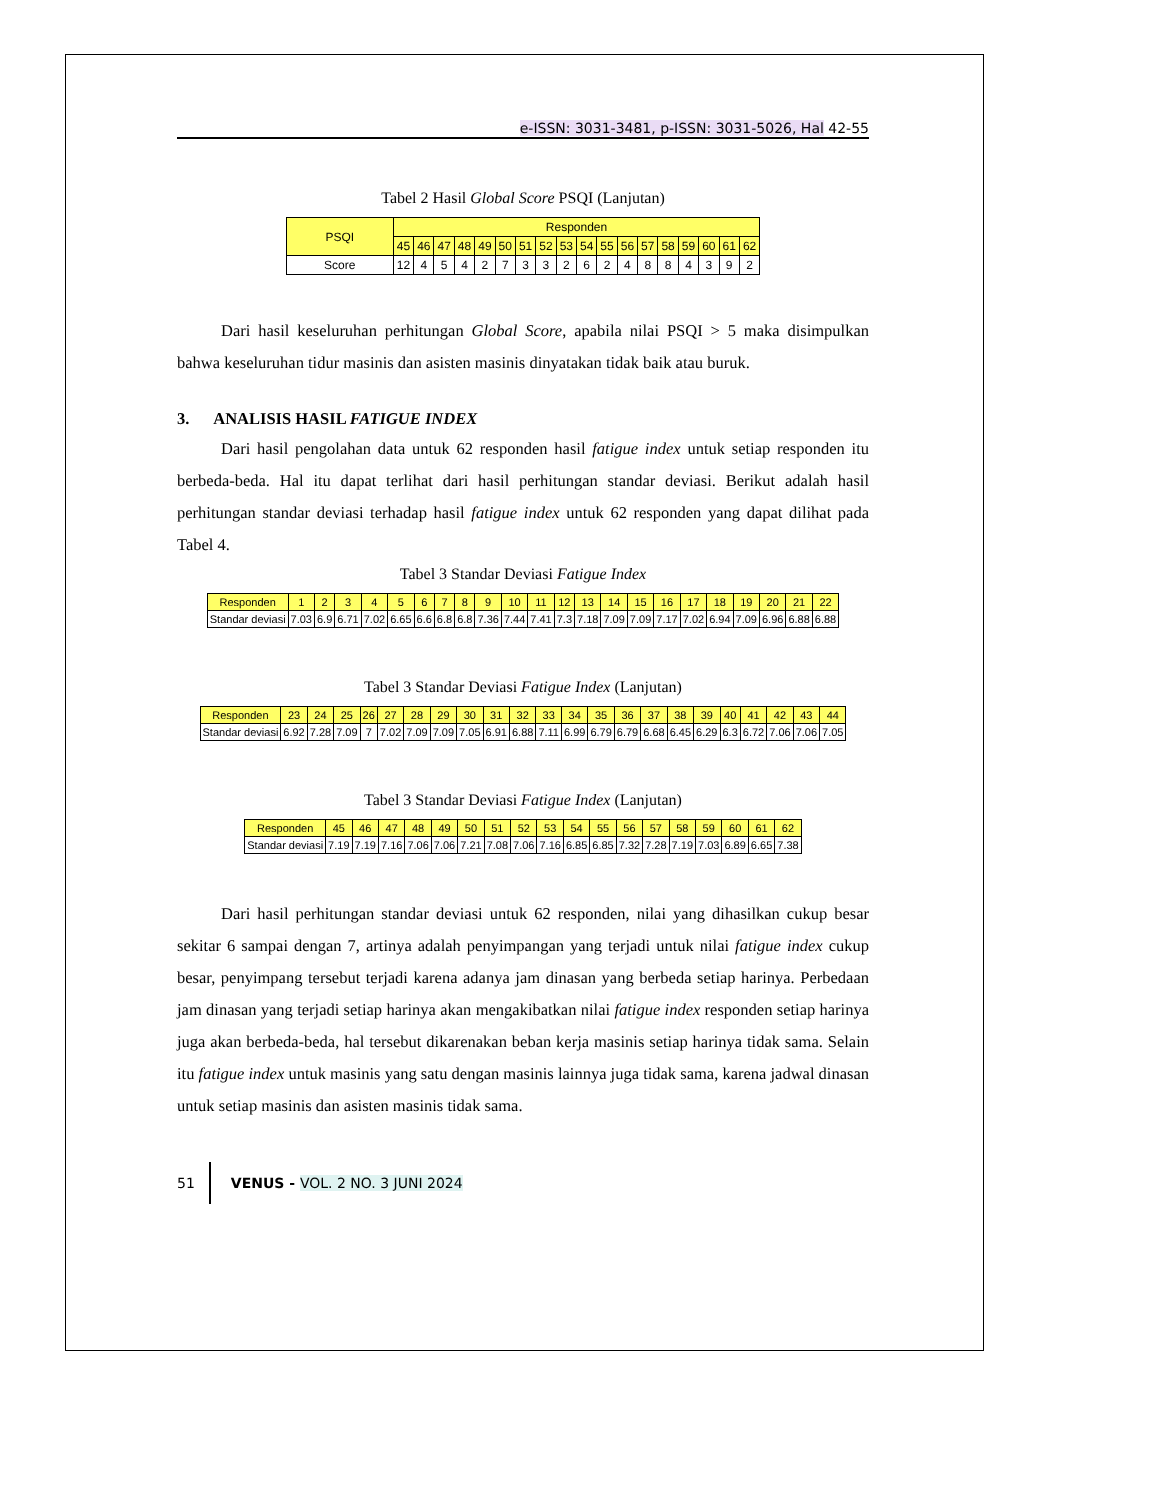e-ISSN: 3031-3481, p-ISSN: 3031-5026, Hal 42-55
Tabel 2 Hasil Global Score PSQI (Lanjutan)
| PSQI | Responden | | | | | | | | | | | | | | | | | |
| --- | --- | --- | --- | --- | --- | --- | --- | --- | --- | --- | --- | --- | --- | --- | --- | --- | --- | --- |
| | 45 | 46 | 47 | 48 | 49 | 50 | 51 | 52 | 53 | 54 | 55 | 56 | 57 | 58 | 59 | 60 | 61 | 62 |
| Score | 12 | 4 | 5 | 4 | 2 | 7 | 3 | 3 | 2 | 6 | 2 | 4 | 8 | 8 | 4 | 3 | 9 | 2 |
Dari hasil keseluruhan perhitungan Global Score, apabila nilai PSQI > 5 maka disimpulkan bahwa keseluruhan tidur masinis dan asisten masinis dinyatakan tidak baik atau buruk.
3. ANALISIS HASIL FATIGUE INDEX
Dari hasil pengolahan data untuk 62 responden hasil fatigue index untuk setiap responden itu berbeda-beda. Hal itu dapat terlihat dari hasil perhitungan standar deviasi. Berikut adalah hasil perhitungan standar deviasi terhadap hasil fatigue index untuk 62 responden yang dapat dilihat pada Tabel 4.
Tabel 3 Standar Deviasi Fatigue Index
| Responden | 1 | 2 | 3 | 4 | 5 | 6 | 7 | 8 | 9 | 10 | 11 | 12 | 13 | 14 | 15 | 16 | 17 | 18 | 19 | 20 | 21 | 22 |
| --- | --- | --- | --- | --- | --- | --- | --- | --- | --- | --- | --- | --- | --- | --- | --- | --- | --- | --- | --- | --- | --- | --- |
| Standar deviasi | 7.03 | 6.9 | 6.71 | 7.02 | 6.65 | 6.6 | 6.8 | 6.8 | 7.36 | 7.44 | 7.41 | 7.3 | 7.18 | 7.09 | 7.09 | 7.17 | 7.02 | 6.94 | 7.09 | 6.96 | 6.88 | 6.88 |
Tabel 3 Standar Deviasi Fatigue Index (Lanjutan)
| Responden | 23 | 24 | 25 | 26 | 27 | 28 | 29 | 30 | 31 | 32 | 33 | 34 | 35 | 36 | 37 | 38 | 39 | 40 | 41 | 42 | 43 | 44 |
| --- | --- | --- | --- | --- | --- | --- | --- | --- | --- | --- | --- | --- | --- | --- | --- | --- | --- | --- | --- | --- | --- | --- |
| Standar deviasi | 6.92 | 7.28 | 7.09 | 7 | 7.02 | 7.09 | 7.09 | 7.05 | 6.91 | 6.88 | 7.11 | 6.99 | 6.79 | 6.79 | 6.68 | 6.45 | 6.29 | 6.3 | 6.72 | 7.06 | 7.06 | 7.05 |
Tabel 3 Standar Deviasi Fatigue Index (Lanjutan)
| Responden | 45 | 46 | 47 | 48 | 49 | 50 | 51 | 52 | 53 | 54 | 55 | 56 | 57 | 58 | 59 | 60 | 61 | 62 |
| --- | --- | --- | --- | --- | --- | --- | --- | --- | --- | --- | --- | --- | --- | --- | --- | --- | --- | --- |
| Standar deviasi | 7.19 | 7.19 | 7.16 | 7.06 | 7.06 | 7.21 | 7.08 | 7.06 | 7.16 | 6.85 | 6.85 | 7.32 | 7.28 | 7.19 | 7.03 | 6.89 | 6.65 | 7.38 |
Dari hasil perhitungan standar deviasi untuk 62 responden, nilai yang dihasilkan cukup besar sekitar 6 sampai dengan 7, artinya adalah penyimpangan yang terjadi untuk nilai fatigue index cukup besar, penyimpang tersebut terjadi karena adanya jam dinasan yang berbeda setiap harinya. Perbedaan jam dinasan yang terjadi setiap harinya akan mengakibatkan nilai fatigue index responden setiap harinya juga akan berbeda-beda, hal tersebut dikarenakan beban kerja masinis setiap harinya tidak sama. Selain itu fatigue index untuk masinis yang satu dengan masinis lainnya juga tidak sama, karena jadwal dinasan untuk setiap masinis dan asisten masinis tidak sama.
51 VENUS - VOL. 2 NO. 3 JUNI 2024